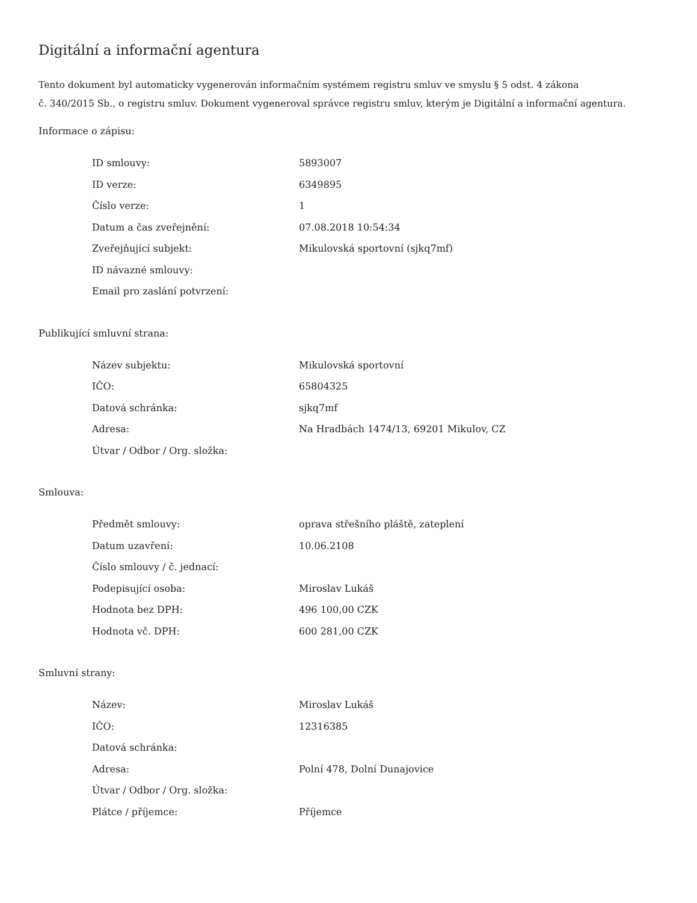Digitální a informační agentura
Tento dokument byl automaticky vygenerován informačním systémem registru smluv ve smyslu § 5 odst. 4 zákona
č. 340/2015 Sb., o registru smluv. Dokument vygeneroval správce registru smluv, kterým je Digitální a informační agentura.
Informace o zápisu:
| ID smlouvy: | 5893007 |
| ID verze: | 6349895 |
| Číslo verze: | 1 |
| Datum a čas zveřejnění: | 07.08.2018 10:54:34 |
| Zveřejňující subjekt: | Mikulovská sportovní (sjkq7mf) |
| ID návazné smlouvy: | |
| Email pro zaslání potvrzení: | |
Publikující smluvní strana:
| Název subjektu: | Mikulovská sportovní |
| IČO: | 65804325 |
| Datová schránka: | sjkq7mf |
| Adresa: | Na Hradbách 1474/13, 69201 Mikulov, CZ |
| Útvar / Odbor / Org. složka: | |
Smlouva:
| Předmět smlouvy: | oprava střešního pláště, zateplení |
| Datum uzavření: | 10.06.2108 |
| Číslo smlouvy / č. jednací: | |
| Podepisující osoba: | Miroslav Lukáš |
| Hodnota bez DPH: | 496 100,00 CZK |
| Hodnota vč. DPH: | 600 281,00 CZK |
Smluvní strany:
| Název: | Miroslav Lukáš |
| IČO: | 12316385 |
| Datová schránka: | |
| Adresa: | Polní 478, Dolní Dunajovice |
| Útvar / Odbor / Org. složka: | |
| Plátce / příjemce: | Příjemce |